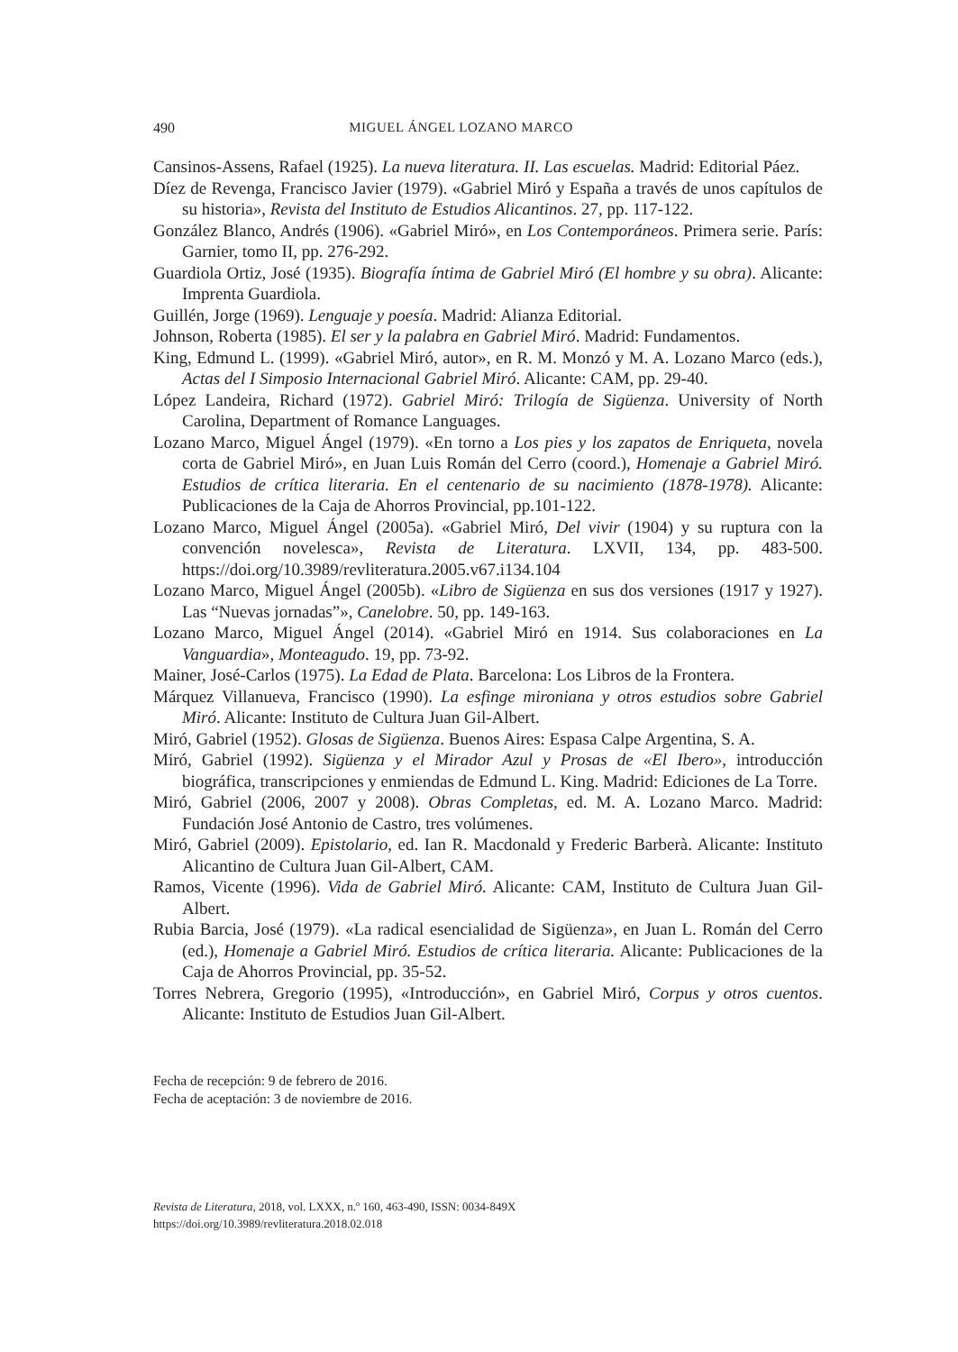490 MIGUEL ÁNGEL LOZANO MARCO
Cansinos-Assens, Rafael (1925). La nueva literatura. II. Las escuelas. Madrid: Editorial Páez.
Díez de Revenga, Francisco Javier (1979). «Gabriel Miró y España a través de unos capítulos de su historia», Revista del Instituto de Estudios Alicantinos. 27, pp. 117-122.
González Blanco, Andrés (1906). «Gabriel Miró», en Los Contemporáneos. Primera serie. París: Garnier, tomo II, pp. 276-292.
Guardiola Ortiz, José (1935). Biografía íntima de Gabriel Miró (El hombre y su obra). Alicante: Imprenta Guardiola.
Guillén, Jorge (1969). Lenguaje y poesía. Madrid: Alianza Editorial.
Johnson, Roberta (1985). El ser y la palabra en Gabriel Miró. Madrid: Fundamentos.
King, Edmund L. (1999). «Gabriel Miró, autor», en R. M. Monzó y M. A. Lozano Marco (eds.), Actas del I Simposio Internacional Gabriel Miró. Alicante: CAM, pp. 29-40.
López Landeira, Richard (1972). Gabriel Miró: Trilogía de Sigüenza. University of North Carolina, Department of Romance Languages.
Lozano Marco, Miguel Ángel (1979). «En torno a Los pies y los zapatos de Enriqueta, novela corta de Gabriel Miró», en Juan Luis Román del Cerro (coord.), Homenaje a Gabriel Miró. Estudios de crítica literaria. En el centenario de su nacimiento (1878-1978). Alicante: Publicaciones de la Caja de Ahorros Provincial, pp.101-122.
Lozano Marco, Miguel Ángel (2005a). «Gabriel Miró, Del vivir (1904) y su ruptura con la convención novelesca», Revista de Literatura. LXVII, 134, pp. 483-500. https://doi.org/10.3989/revliteratura.2005.v67.i134.104
Lozano Marco, Miguel Ángel (2005b). «Libro de Sigüenza en sus dos versiones (1917 y 1927). Las “Nuevas jornadas”», Canelobre. 50, pp. 149-163.
Lozano Marco, Miguel Ángel (2014). «Gabriel Miró en 1914. Sus colaboraciones en La Vanguardia», Monteagudo. 19, pp. 73-92.
Mainer, José-Carlos (1975). La Edad de Plata. Barcelona: Los Libros de la Frontera.
Márquez Villanueva, Francisco (1990). La esfinge mironiana y otros estudios sobre Gabriel Miró. Alicante: Instituto de Cultura Juan Gil-Albert.
Miró, Gabriel (1952). Glosas de Sigüenza. Buenos Aires: Espasa Calpe Argentina, S. A.
Miró, Gabriel (1992). Sigüenza y el Mirador Azul y Prosas de «El Ibero», introducción biográfica, transcripciones y enmiendas de Edmund L. King. Madrid: Ediciones de La Torre.
Miró, Gabriel (2006, 2007 y 2008). Obras Completas, ed. M. A. Lozano Marco. Madrid: Fundación José Antonio de Castro, tres volúmenes.
Miró, Gabriel (2009). Epistolario, ed. Ian R. Macdonald y Frederic Barberà. Alicante: Instituto Alicantino de Cultura Juan Gil-Albert, CAM.
Ramos, Vicente (1996). Vida de Gabriel Miró. Alicante: CAM, Instituto de Cultura Juan Gil-Albert.
Rubia Barcia, José (1979). «La radical esencialidad de Sigüenza», en Juan L. Román del Cerro (ed.), Homenaje a Gabriel Miró. Estudios de crítica literaria. Alicante: Publicaciones de la Caja de Ahorros Provincial, pp. 35-52.
Torres Nebrera, Gregorio (1995), «Introducción», en Gabriel Miró, Corpus y otros cuentos. Alicante: Instituto de Estudios Juan Gil-Albert.
Fecha de recepción: 9 de febrero de 2016.
Fecha de aceptación: 3 de noviembre de 2016.
Revista de Literatura, 2018, vol. LXXX, n.º 160, 463-490, ISSN: 0034-849X
https://doi.org/10.3989/revliteratura.2018.02.018